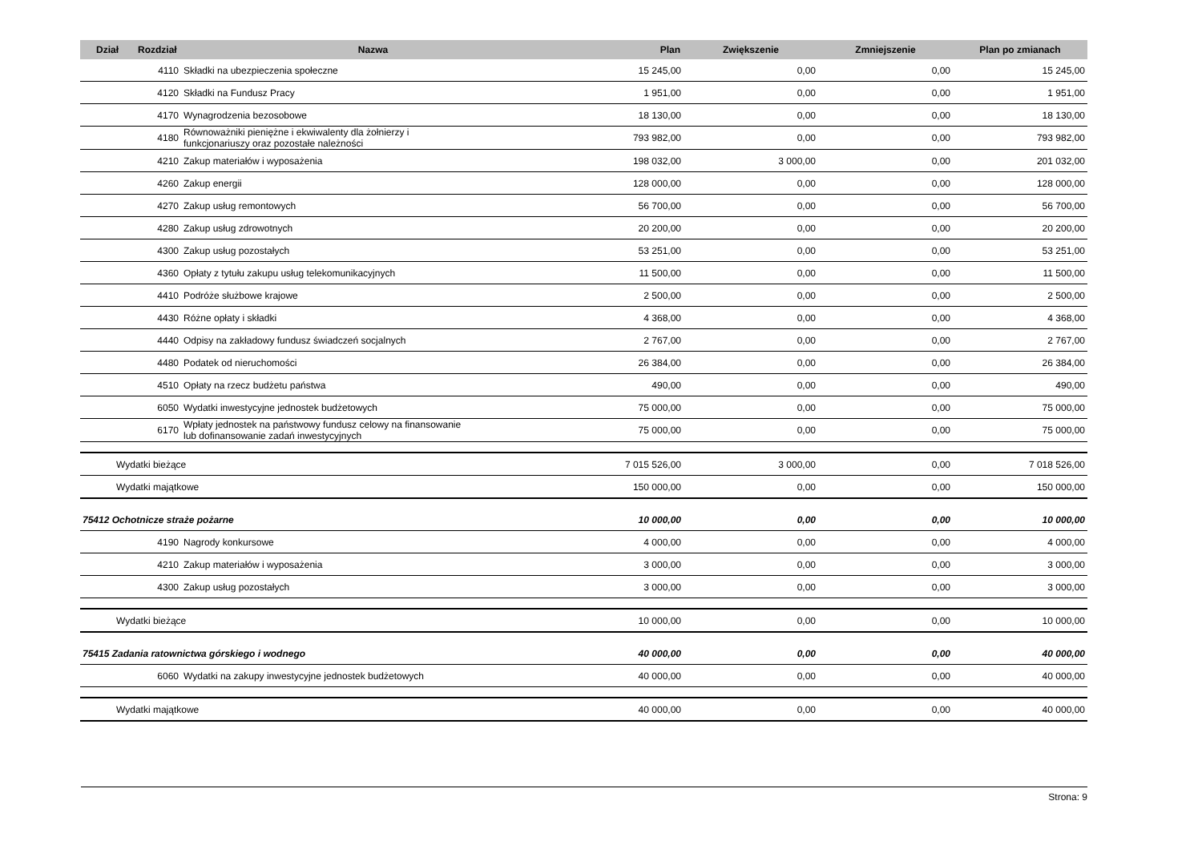| Dział | Rozdział | Nazwa | Plan | Zwiększenie | Zmniejszenie | Plan po zmianach |
| --- | --- | --- | --- | --- | --- | --- |
| | 4110 | Składki na ubezpieczenia społeczne | 15 245,00 | 0,00 | 0,00 | 15 245,00 |
| | 4120 | Składki na Fundusz Pracy | 1 951,00 | 0,00 | 0,00 | 1 951,00 |
| | 4170 | Wynagrodzenia bezosobowe | 18 130,00 | 0,00 | 0,00 | 18 130,00 |
| | 4180 | Równoważniki pieniężne i ekwiwalenty dla żołnierzy i funkcjonariuszy oraz pozostałe należności | 793 982,00 | 0,00 | 0,00 | 793 982,00 |
| | 4210 | Zakup materiałów i wyposażenia | 198 032,00 | 3 000,00 | 0,00 | 201 032,00 |
| | 4260 | Zakup energii | 128 000,00 | 0,00 | 0,00 | 128 000,00 |
| | 4270 | Zakup usług remontowych | 56 700,00 | 0,00 | 0,00 | 56 700,00 |
| | 4280 | Zakup usług zdrowotnych | 20 200,00 | 0,00 | 0,00 | 20 200,00 |
| | 4300 | Zakup usług pozostałych | 53 251,00 | 0,00 | 0,00 | 53 251,00 |
| | 4360 | Opłaty z tytułu zakupu usług telekomunikacyjnych | 11 500,00 | 0,00 | 0,00 | 11 500,00 |
| | 4410 | Podróże służbowe krajowe | 2 500,00 | 0,00 | 0,00 | 2 500,00 |
| | 4430 | Różne opłaty i składki | 4 368,00 | 0,00 | 0,00 | 4 368,00 |
| | 4440 | Odpisy na zakładowy fundusz świadczeń socjalnych | 2 767,00 | 0,00 | 0,00 | 2 767,00 |
| | 4480 | Podatek od nieruchomości | 26 384,00 | 0,00 | 0,00 | 26 384,00 |
| | 4510 | Opłaty na rzecz budżetu państwa | 490,00 | 0,00 | 0,00 | 490,00 |
| | 6050 | Wydatki inwestycyjne jednostek budżetowych | 75 000,00 | 0,00 | 0,00 | 75 000,00 |
| | 6170 | Wpłaty jednostek na państwowy fundusz celowy na finansowanie lub dofinansowanie zadań inwestycyjnych | 75 000,00 | 0,00 | 0,00 | 75 000,00 |
| Wydatki bieżące | | | 7 015 526,00 | 3 000,00 | 0,00 | 7 018 526,00 |
| Wydatki majątkowe | | | 150 000,00 | 0,00 | 0,00 | 150 000,00 |
| 75412 Ochotnicze straże pożarne | | | 10 000,00 | 0,00 | 0,00 | 10 000,00 |
| | 4190 | Nagrody konkursowe | 4 000,00 | 0,00 | 0,00 | 4 000,00 |
| | 4210 | Zakup materiałów i wyposażenia | 3 000,00 | 0,00 | 0,00 | 3 000,00 |
| | 4300 | Zakup usług pozostałych | 3 000,00 | 0,00 | 0,00 | 3 000,00 |
| Wydatki bieżące | | | 10 000,00 | 0,00 | 0,00 | 10 000,00 |
| 75415 Zadania ratownictwa górskiego i wodnego | | | 40 000,00 | 0,00 | 0,00 | 40 000,00 |
| | 6060 | Wydatki na zakupy inwestycyjne jednostek budżetowych | 40 000,00 | 0,00 | 0,00 | 40 000,00 |
| Wydatki majątkowe | | | 40 000,00 | 0,00 | 0,00 | 40 000,00 |
Strona: 9